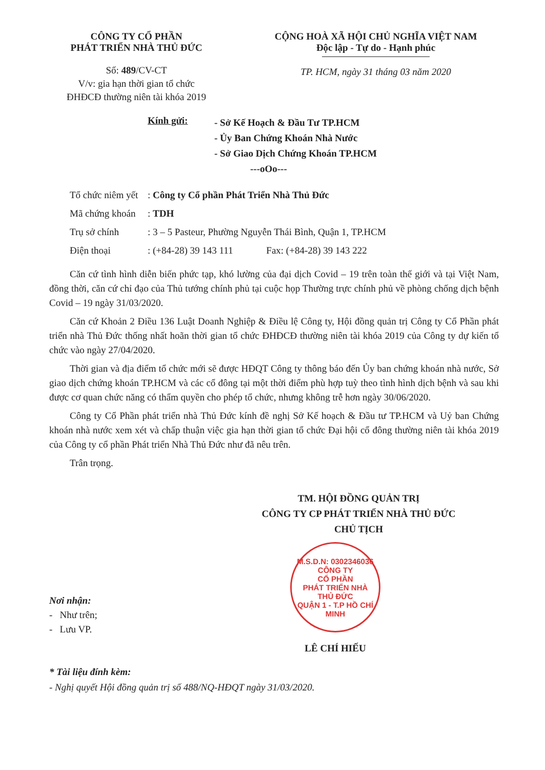CÔNG TY CỔ PHẦN
PHÁT TRIỂN NHÀ THỦ ĐỨC
Số: 489/CV-CT
V/v: gia hạn thời gian tổ chức
ĐHĐCĐ thường niên tài khóa 2019
CỘNG HOÀ XÃ HỘI CHỦ NGHĨA VIỆT NAM
Độc lập - Tự do - Hạnh phúc
TP. HCM, ngày 31 tháng 03 năm 2020
Kính gửi:
- Sở Kế Hoạch & Đầu Tư TP.HCM
- Ủy Ban Chứng Khoán Nhà Nước
- Sở Giao Dịch Chứng Khoán TP.HCM
---oOo---
Tổ chức niêm yết: Công ty Cổ phần Phát Triển Nhà Thủ Đức
Mã chứng khoán: TDH
Trụ sở chính: 3 – 5 Pasteur, Phường Nguyễn Thái Bình, Quận 1, TP.HCM
Điện thoại: (+84-28) 39 143 111 Fax: (+84-28) 39 143 222
Căn cứ tình hình diễn biến phức tạp, khó lường của đại dịch Covid – 19 trên toàn thế giới và tại Việt Nam, đồng thời, căn cứ chỉ đạo của Thủ tướng chính phủ tại cuộc họp Thường trực chính phủ về phòng chống dịch bệnh Covid – 19 ngày 31/03/2020.
Căn cứ Khoản 2 Điều 136 Luật Doanh Nghiệp & Điều lệ Công ty, Hội đồng quản trị Công ty Cổ Phần phát triển nhà Thủ Đức thống nhất hoãn thời gian tổ chức ĐHĐCĐ thường niên tài khóa 2019 của Công ty dự kiến tổ chức vào ngày 27/04/2020.
Thời gian và địa điểm tổ chức mới sẽ được HĐQT Công ty thông báo đến Ủy ban chứng khoán nhà nước, Sở giao dịch chứng khoán TP.HCM và các cổ đông tại một thời điểm phù hợp tuỳ theo tình hình dịch bệnh và sau khi được cơ quan chức năng có thẩm quyền cho phép tổ chức, nhưng không trễ hơn ngày 30/06/2020.
Công ty Cổ Phần phát triển nhà Thủ Đức kính đề nghị Sở Kế hoạch & Đầu tư TP.HCM và Uỷ ban Chứng khoán nhà nước xem xét và chấp thuận việc gia hạn thời gian tổ chức Đại hội cổ đông thường niên tài khóa 2019 của Công ty cổ phần Phát triển Nhà Thủ Đức như đã nêu trên.
Trân trọng.
TM. HỘI ĐỒNG QUẢN TRỊ
CÔNG TY CP PHÁT TRIỂN NHÀ THỦ ĐỨC
CHỦ TỊCH
Nơi nhận:
- Như trên;
- Lưu VP.
M.S.D.N: 0302346036
CÔNG TY
CỔ PHẦN
PHÁT TRIỂN NHÀ
THỦ ĐỨC
QUẬN 1 - T.P HỒ CHÍ MINH
LÊ CHÍ HIẾU
* Tài liệu đính kèm:
- Nghị quyết Hội đồng quản trị số 488/NQ-HĐQT ngày 31/03/2020.